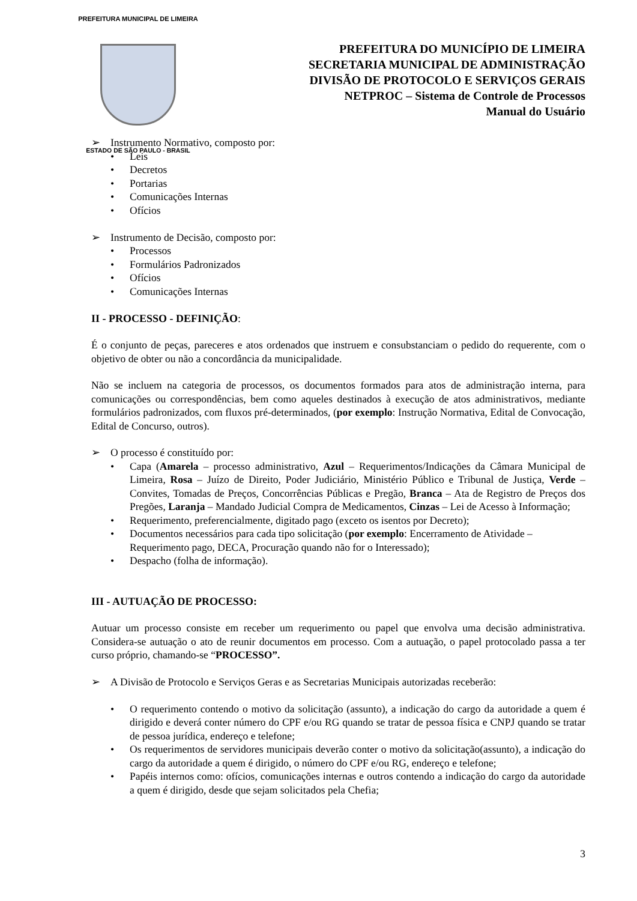PREFEITURA MUNICIPAL DE LIMEIRA
ESTADO DE SÃO PAULO - BRASIL
PREFEITURA DO MUNICÍPIO DE LIMEIRA
SECRETARIA MUNICIPAL DE ADMINISTRAÇÃO
DIVISÃO DE PROTOCOLO E SERVIÇOS GERAIS
NETPROC – Sistema de Controle de Processos
Manual do Usuário
➢ Instrumento Normativo, composto por:
• Leis
• Decretos
• Portarias
• Comunicações Internas
• Ofícios
➢ Instrumento de Decisão, composto por:
• Processos
• Formulários Padronizados
• Ofícios
• Comunicações Internas
II - PROCESSO - DEFINIÇÃO:
É o conjunto de peças, pareceres e atos ordenados que instruem e consubstanciam o pedido do requerente, com o objetivo de obter ou não a concordância da municipalidade.
Não se incluem na categoria de processos, os documentos formados para atos de administração interna, para comunicações ou correspondências, bem como aqueles destinados à execução de atos administrativos, mediante formulários padronizados, com fluxos pré-determinados, (por exemplo: Instrução Normativa, Edital de Convocação, Edital de Concurso, outros).
➢ O processo é constituído por:
• Capa (Amarela – processo administrativo, Azul – Requerimentos/Indicações da Câmara Municipal de Limeira, Rosa – Juízo de Direito, Poder Judiciário, Ministério Público e Tribunal de Justiça, Verde – Convites, Tomadas de Preços, Concorrências Públicas e Pregão, Branca – Ata de Registro de Preços dos Pregões, Laranja – Mandado Judicial Compra de Medicamentos, Cinzas – Lei de Acesso à Informação;
• Requerimento, preferencialmente, digitado pago (exceto os isentos por Decreto);
• Documentos necessários para cada tipo solicitação (por exemplo: Encerramento de Atividade – Requerimento pago, DECA, Procuração quando não for o Interessado);
• Despacho (folha de informação).
III - AUTUAÇÃO DE PROCESSO:
Autuar um processo consiste em receber um requerimento ou papel que envolva uma decisão administrativa. Considera-se autuação o ato de reunir documentos em processo. Com a autuação, o papel protocolado passa a ter curso próprio, chamando-se “PROCESSO”.
➢ A Divisão de Protocolo e Serviços Geras e as Secretarias Municipais autorizadas receberão:
• O requerimento contendo o motivo da solicitação (assunto), a indicação do cargo da autoridade a quem é dirigido e deverá conter número do CPF e/ou RG quando se tratar de pessoa física e CNPJ quando se tratar de pessoa jurídica, endereço e telefone;
• Os requerimentos de servidores municipais deverão conter o motivo da solicitação(assunto), a indicação do cargo da autoridade a quem é dirigido, o número do CPF e/ou RG, endereço e telefone;
• Papéis internos como: ofícios, comunicações internas e outros contendo a indicação do cargo da autoridade a quem é dirigido, desde que sejam solicitados pela Chefia;
3